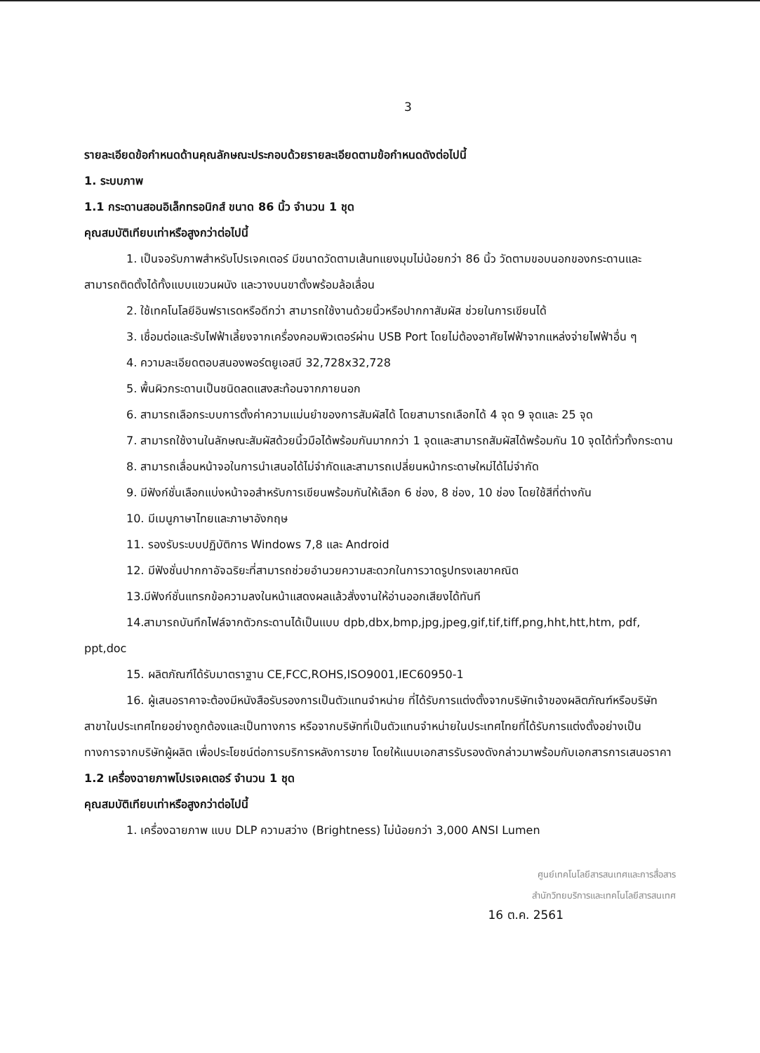3
รายละเอียดข้อกำหนดด้านคุณลักษณะประกอบด้วยรายละเอียดตามข้อกำหนดดังต่อไปนี้
1. ระบบภาพ
1.1 กระดานสอนอิเล็กทรอนิกส์ ขนาด 86 นิ้ว จำนวน 1 ชุด
คุณสมบัติเทียบเท่าหรือสูงกว่าต่อไปนี้
1. เป็นจอรับภาพสำหรับโปรเจคเตอร์ มีขนาดวัดตามเส้นทแยงมุมไม่น้อยกว่า 86 นิ้ว วัดตามขอบนอกของกระดานและ สามารถติดตั้งได้ทั้งแบบแขวนผนัง และวางบนขาตั้งพร้อมล้อเลื่อน
2. ใช้เทคโนโลยีอินฟราเรดหรือดีกว่า สามารถใช้งานด้วยนิ้วหรือปากกาสัมผัส ช่วยในการเขียนได้
3. เชื่อมต่อและรับไฟฟ้าเลี้ยงจากเครื่องคอมพิวเตอร์ผ่าน USB Port โดยไม่ต้องอาศัยไฟฟ้าจากแหล่งจ่ายไฟฟ้าอื่น ๆ
4. ความละเอียดตอบสนองพอร์ตยูเอสบี 32,728x32,728
5. พื้นผิวกระดานเป็นชนิดลดแสงสะท้อนจากภายนอก
6. สามารถเลือกระบบการตั้งค่าความแม่นยำของการสัมผัสได้ โดยสามารถเลือกได้ 4 จุด 9 จุดและ 25 จุด
7. สามารถใช้งานในลักษณะสัมผัสด้วยนิ้วมือได้พร้อมกันมากกว่า 1 จุดและสามารถสัมผัสได้พร้อมกัน 10 จุดได้ทั่วทั้งกระดาน
8. สามารถเลื่อนหน้าจอในการนำเสนอได้ไม่จำกัดและสามารถเปลี่ยนหน้ากระดาษใหม่ได้ไม่จำกัด
9. มีฟังก์ชั่นเลือกแบ่งหน้าจอสำหรับการเขียนพร้อมกันให้เลือก 6 ช่อง, 8 ช่อง, 10 ช่อง โดยใช้สีที่ต่างกัน
10. มีเมนูภาษาไทยและภาษาอังกฤษ
11. รองรับระบบปฏิบัติการ Windows 7,8 และ Android
12. มีฟังชั่นปากกาอัจฉริยะที่สามารถช่วยอำนวยความสะดวกในการวาดรูปทรงเลขาคณิต
13.มีฟังก์ชั่นแทรกข้อความลงในหน้าแสดงผลแล้วสั่งงานให้อ่านออกเสียงได้ทันที
14.สามารถบันทึกไฟล์จากตัวกระดานได้เป็นแบบ dpb,dbx,bmp,jpg,jpeg,gif,tif,tiff,png,hht,htt,htm, pdf, ppt,doc
15. ผลิตภัณฑ์ได้รับมาตราฐาน CE,FCC,ROHS,ISO9001,IEC60950-1
16. ผู้เสนอราคาจะต้องมีหนังสือรับรองการเป็นตัวแทนจำหน่าย ที่ได้รับการแต่งตั้งจากบริษัทเจ้าของผลิตภัณฑ์หรือบริษัทสาขาในประเทศไทยอย่างถูกต้องและเป็นทางการ หรือจากบริษัทที่เป็นตัวแทนจำหน่ายในประเทศไทยที่ได้รับการแต่งตั้งอย่างเป็นทางการจากบริษัทผู้ผลิต เพื่อประโยชน์ต่อการบริการหลังการขาย โดยให้แนบเอกสารรับรองดังกล่าวมาพร้อมกับเอกสารการเสนอราคา
1.2 เครื่องฉายภาพโปรเจคเตอร์ จำนวน 1 ชุด
คุณสมบัติเทียบเท่าหรือสูงกว่าต่อไปนี้
1. เครื่องฉายภาพ แบบ DLP ความสว่าง (Brightness) ไม่น้อยกว่า 3,000 ANSI Lumen
ศูนย์เทคโนโลยีสารสนเทศและการสื่อสาร
สำนักวิทยบริการและเทคโนโลยีสารสนเทศ
16 ต.ค. 2561